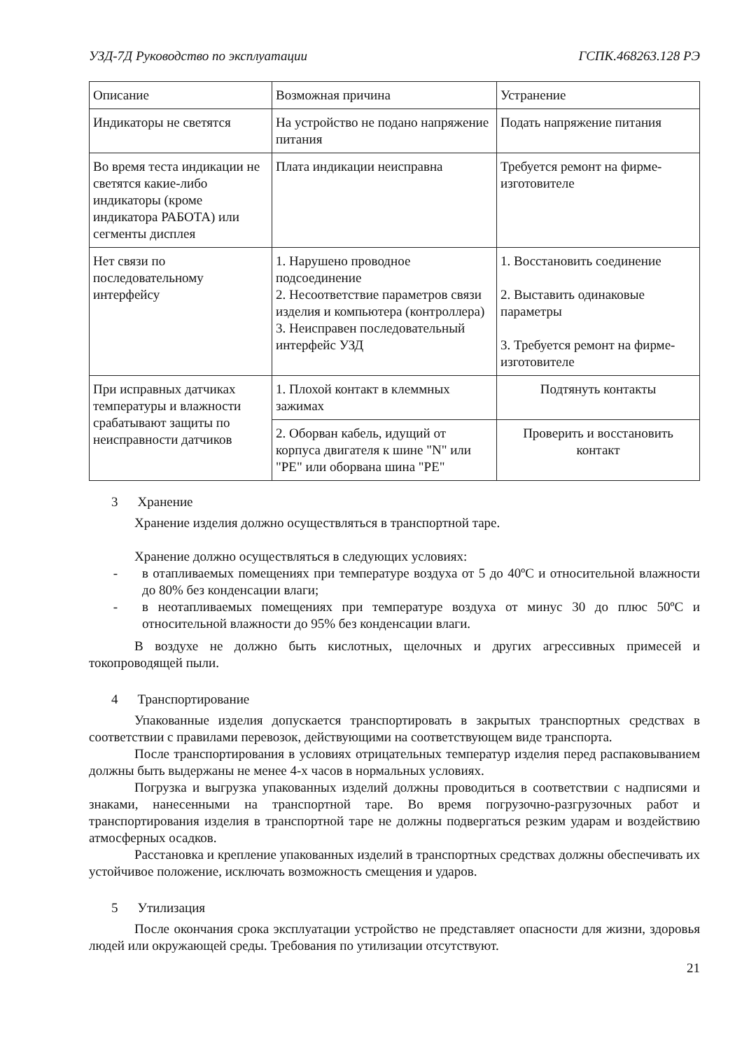УЗД-7Д Руководство по эксплуатации ГСПК.468263.128 РЭ
| Описание | Возможная причина | Устранение |
| Индикаторы не светятся | На устройство не подано напряжение питания | Подать напряжение питания |
| Во время теста индикации не светятся какие-либо индикаторы (кроме индикатора РАБОТА) или сегменты дисплея | Плата индикации неисправна | Требуется ремонт на фирме-изготовителе |
| Нет связи по последовательному интерфейсу | 1. Нарушено проводное подсоединение 2. Несоответствие параметров связи изделия и компьютера (контроллера) 3. Неисправен последовательный интерфейс УЗД | 1. Восстановить соединение 2. Выставить одинаковые параметры 3. Требуется ремонт на фирме-изготовителе |
| При исправных датчиках температуры и влажности срабатывают защиты по неисправности датчиков | 1. Плохой контакт в клеммных зажимах | Подтянуть контакты |
| | 2. Оборван кабель, идущий от корпуса двигателя к шине "N" или "PE" или оборвана шина "PE" | Проверить и восстановить контакт |
3 Хранение
Хранение изделия должно осуществляться в транспортной таре.
Хранение должно осуществляться в следующих условиях:
- в отапливаемых помещениях при температуре воздуха от 5 до 40ºС и относительной влажности до 80% без конденсации влаги;
- в неотапливаемых помещениях при температуре воздуха от минус 30 до плюс 50ºС и относительной влажности до 95% без конденсации влаги.
В воздухе не должно быть кислотных, щелочных и других агрессивных примесей и токопроводящей пыли.
4 Транспортирование
Упакованные изделия допускается транспортировать в закрытых транспортных средствах в соответствии с правилами перевозок, действующими на соответствующем виде транспорта.
После транспортирования в условиях отрицательных температур изделия перед распаковыванием должны быть выдержаны не менее 4-х часов в нормальных условиях.
Погрузка и выгрузка упакованных изделий должны проводиться в соответствии с надписями и знаками, нанесенными на транспортной таре. Во время погрузочно-разгрузочных работ и транспортирования изделия в транспортной таре не должны подвергаться резким ударам и воздействию атмосферных осадков.
Расстановка и крепление упакованных изделий в транспортных средствах должны обеспечивать их устойчивое положение, исключать возможность смещения и ударов.
5 Утилизация
После окончания срока эксплуатации устройство не представляет опасности для жизни, здоровья людей или окружающей среды. Требования по утилизации отсутствуют.
21